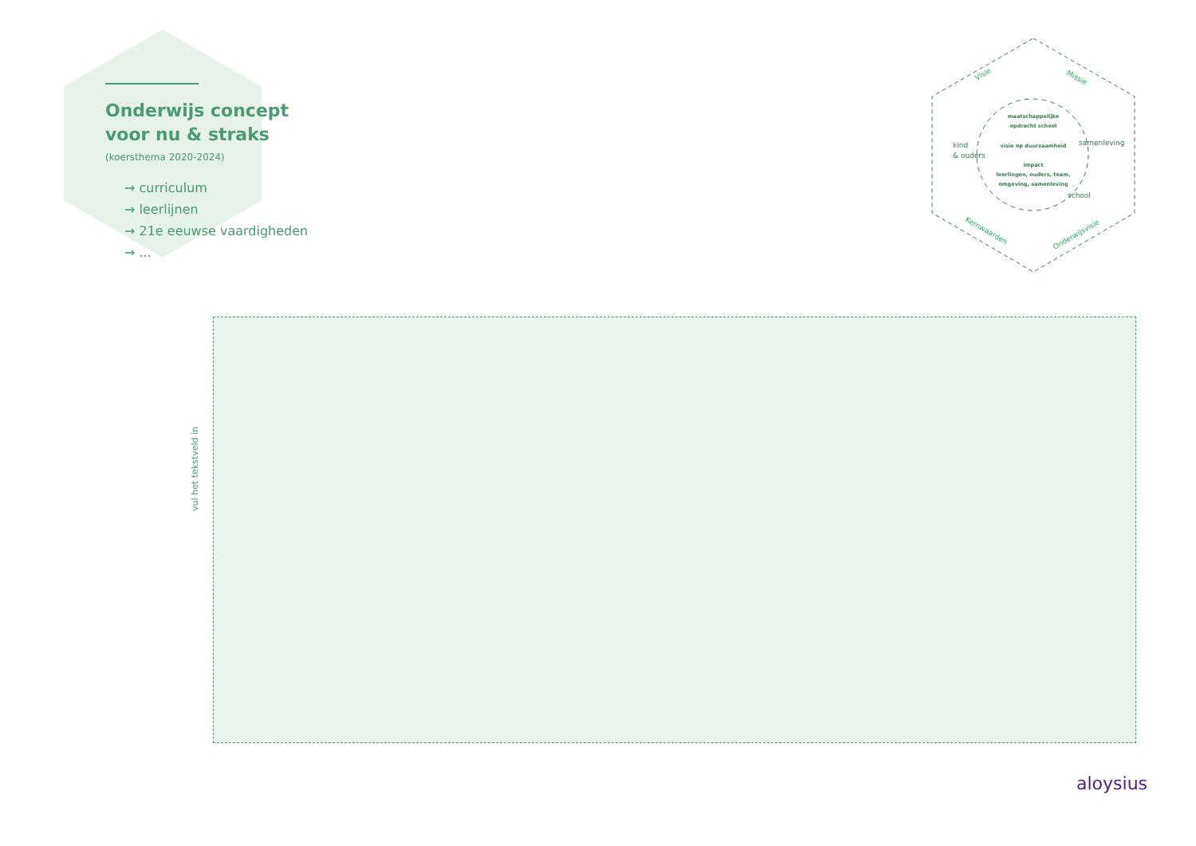Onderwijs concept
voor nu & straks
(koersthema 2020-2024)
→ curriculum
→ leerlijnen
→ 21e eeuwse vaardigheden
→ ...
Visie
Missie
Kernwaarden
Onderwijsvisie
maatschappelijke
opdracht school
visie op duurzaamheid
impact
leerlingen, ouders, team,
omgeving, samenleving
kind
& ouders
samenleving
school
vul het tekstveld in
aloysius